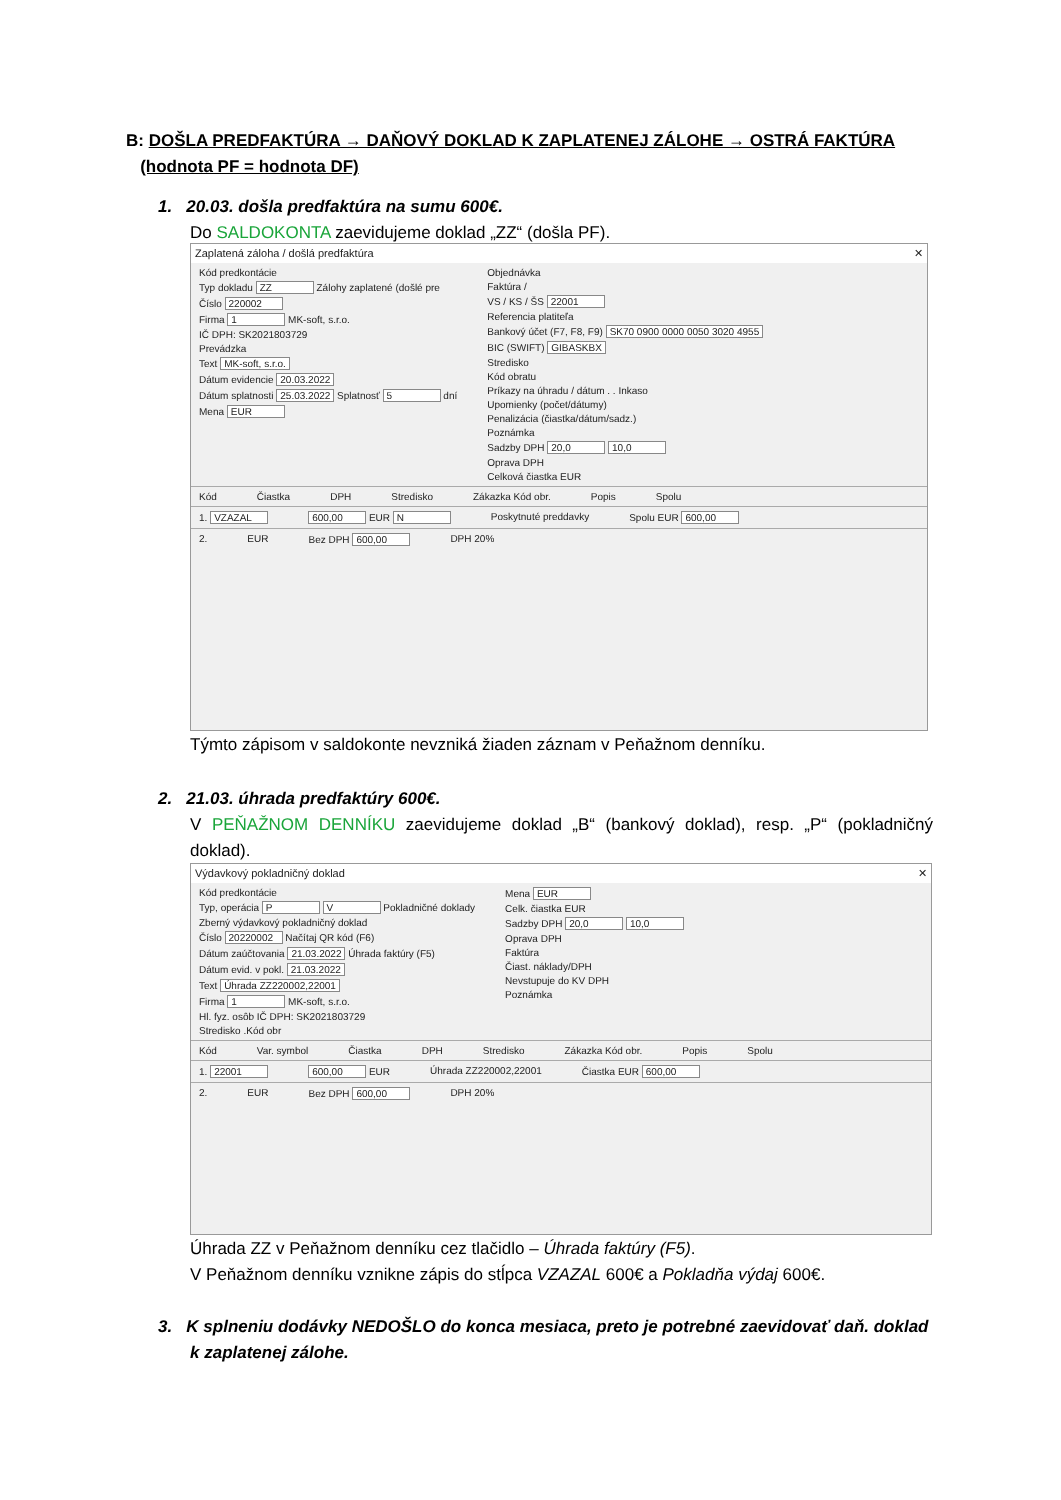B: DOŠLA PREDFAKTÚRA → DAŇOVÝ DOKLAD K ZAPLATENEJ ZÁLOHE → OSTRÁ FAKTÚRA
(hodnota PF = hodnota DF)
1. 20.03. došla predfaktúra na sumu 600€.
Do SALDOKONTA zaevidujeme doklad „ZZ“ (došla PF).
Zaplatená záloha / došlá predfaktúra ✕
Kód predkontácie
Typ dokladu ZZ Zálohy zaplatené (došlé pre
Číslo 220002
Firma 1 MK-soft, s.r.o.
IČ DPH: SK2021803729
Prevádzka
Text MK-soft, s.r.o.
Dátum evidencie 20.03.2022
Dátum splatnosti 25.03.2022 Splatnosť 5 dní
Mena EUR
Objednávka
Faktúra /
VS / KS / ŠS 22001
Referencia platiteľa
Bankový účet (F7, F8, F9) SK70 0900 0000 0050 3020 4955
BIC (SWIFT) GIBASKBX
Stredisko
Kód obratu
Príkazy na úhradu / dátum . . Inkaso
Upomienky (počet/dátumy)
Penalizácia (čiastka/dátum/sadz.)
Poznámka
Sadzby DPH 20,0 10,0
Oprava DPH
Celková čiastka EUR
Kód Čiastka DPH Stredisko Zákazka Kód obr. Popis Spolu
1. VZAZAL 600,00 EUR N Poskytnuté preddavky Spolu EUR 600,00
2. EUR Bez DPH 600,00 DPH 20%
Týmto zápisom v saldokonte nevzniká žiaden záznam v Peňažnom denníku.
2. 21.03. úhrada predfaktúry 600€.
V PEŇAŽNOM DENNÍKU zaevidujeme doklad „B“ (bankový doklad), resp. „P“ (pokladničný doklad).
Výdavkový pokladničný doklad ✕
Kód predkontácie
Typ, operácia P V Pokladničné doklady
Zberný výdavkový pokladničný doklad
Číslo 20220002 Načítaj QR kód (F6)
Dátum zaúčtovania 21.03.2022 Úhrada faktúry (F5)
Dátum evid. v pokl. 21.03.2022
Text Úhrada ZZ220002,22001
Firma 1 MK-soft, s.r.o.
Hl. fyz. osôb IČ DPH: SK2021803729
Stredisko .Kód obr
Mena EUR
Celk. čiastka EUR
Sadzby DPH 20,0 10,0
Oprava DPH
Faktúra
Čiast. náklady/DPH
Nevstupuje do KV DPH
Poznámka
Kód Var. symbol Čiastka DPH Stredisko Zákazka Kód obr. Popis Spolu
1. 22001 600,00 EUR Úhrada ZZ220002,22001 Čiastka EUR 600,00
2. EUR Bez DPH 600,00 DPH 20%
Úhrada ZZ v Peňažnom denníku cez tlačidlo – Úhrada faktúry (F5).
V Peňažnom denníku vznikne zápis do stĺpca VZAZAL 600€ a Pokladňa výdaj 600€.
3. K splneniu dodávky NEDOŠLO do konca mesiaca, preto je potrebné zaevidovať daň. doklad
k zaplatenej zálohe.